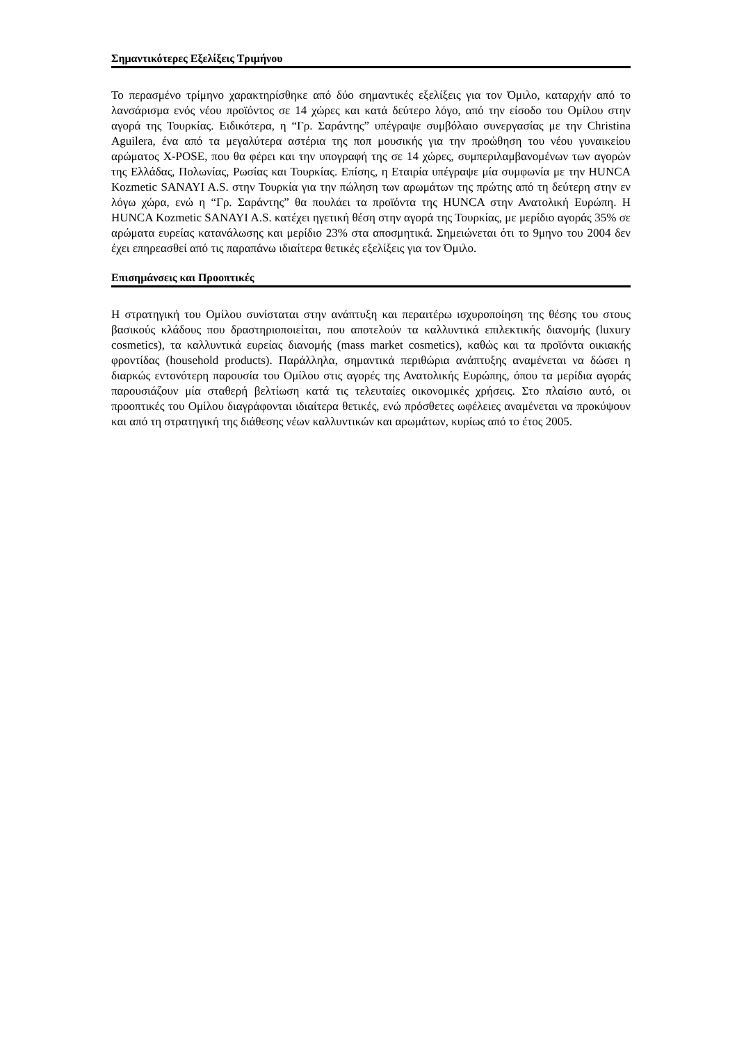Σημαντικότερες Εξελίξεις Τριμήνου
Το περασμένο τρίμηνο χαρακτηρίσθηκε από δύο σημαντικές εξελίξεις για τον Όμιλο, καταρχήν από το λανσάρισμα ενός νέου προϊόντος σε 14 χώρες και κατά δεύτερο λόγο, από την είσοδο του Ομίλου στην αγορά της Τουρκίας. Ειδικότερα, η “Γρ. Σαράντης” υπέγραψε συμβόλαιο συνεργασίας με την Christina Aguilera, ένα από τα μεγαλύτερα αστέρια της ποπ μουσικής για την προώθηση του νέου γυναικείου αρώματος X-POSE, που θα φέρει και την υπογραφή της σε 14 χώρες, συμπεριλαμβανομένων των αγορών της Ελλάδας, Πολωνίας, Ρωσίας και Τουρκίας. Επίσης, η Εταιρία υπέγραψε μία συμφωνία με την HUNCA Kozmetic SANAYI A.S. στην Τουρκία για την πώληση των αρωμάτων της πρώτης από τη δεύτερη στην εν λόγω χώρα, ενώ η “Γρ. Σαράντης” θα πουλάει τα προϊόντα της HUNCA στην Ανατολική Ευρώπη. Η HUNCA Kozmetic SANAYI A.S. κατέχει ηγετική θέση στην αγορά της Τουρκίας, με μερίδιο αγοράς 35% σε αρώματα ευρείας κατανάλωσης και μερίδιο 23% στα αποσμητικά. Σημειώνεται ότι το 9μηνο του 2004 δεν έχει επηρεασθεί από τις παραπάνω ιδιαίτερα θετικές εξελίξεις για τον Όμιλο.
Επισημάνσεις και Προοπτικές
Η στρατηγική του Ομίλου συνίσταται στην ανάπτυξη και περαιτέρω ισχυροποίηση της θέσης του στους βασικούς κλάδους που δραστηριοποιείται, που αποτελούν τα καλλυντικά επιλεκτικής διανομής (luxury cosmetics), τα καλλυντικά ευρείας διανομής (mass market cosmetics), καθώς και τα προϊόντα οικιακής φροντίδας (household products). Παράλληλα, σημαντικά περιθώρια ανάπτυξης αναμένεται να δώσει η διαρκώς εντονότερη παρουσία του Ομίλου στις αγορές της Ανατολικής Ευρώπης, όπου τα μερίδια αγοράς παρουσιάζουν μία σταθερή βελτίωση κατά τις τελευταίες οικονομικές χρήσεις. Στο πλαίσιο αυτό, οι προοπτικές του Ομίλου διαγράφονται ιδιαίτερα θετικές, ενώ πρόσθετες ωφέλειες αναμένεται να προκύψουν και από τη στρατηγική της διάθεσης νέων καλλυντικών και αρωμάτων, κυρίως από το έτος 2005.